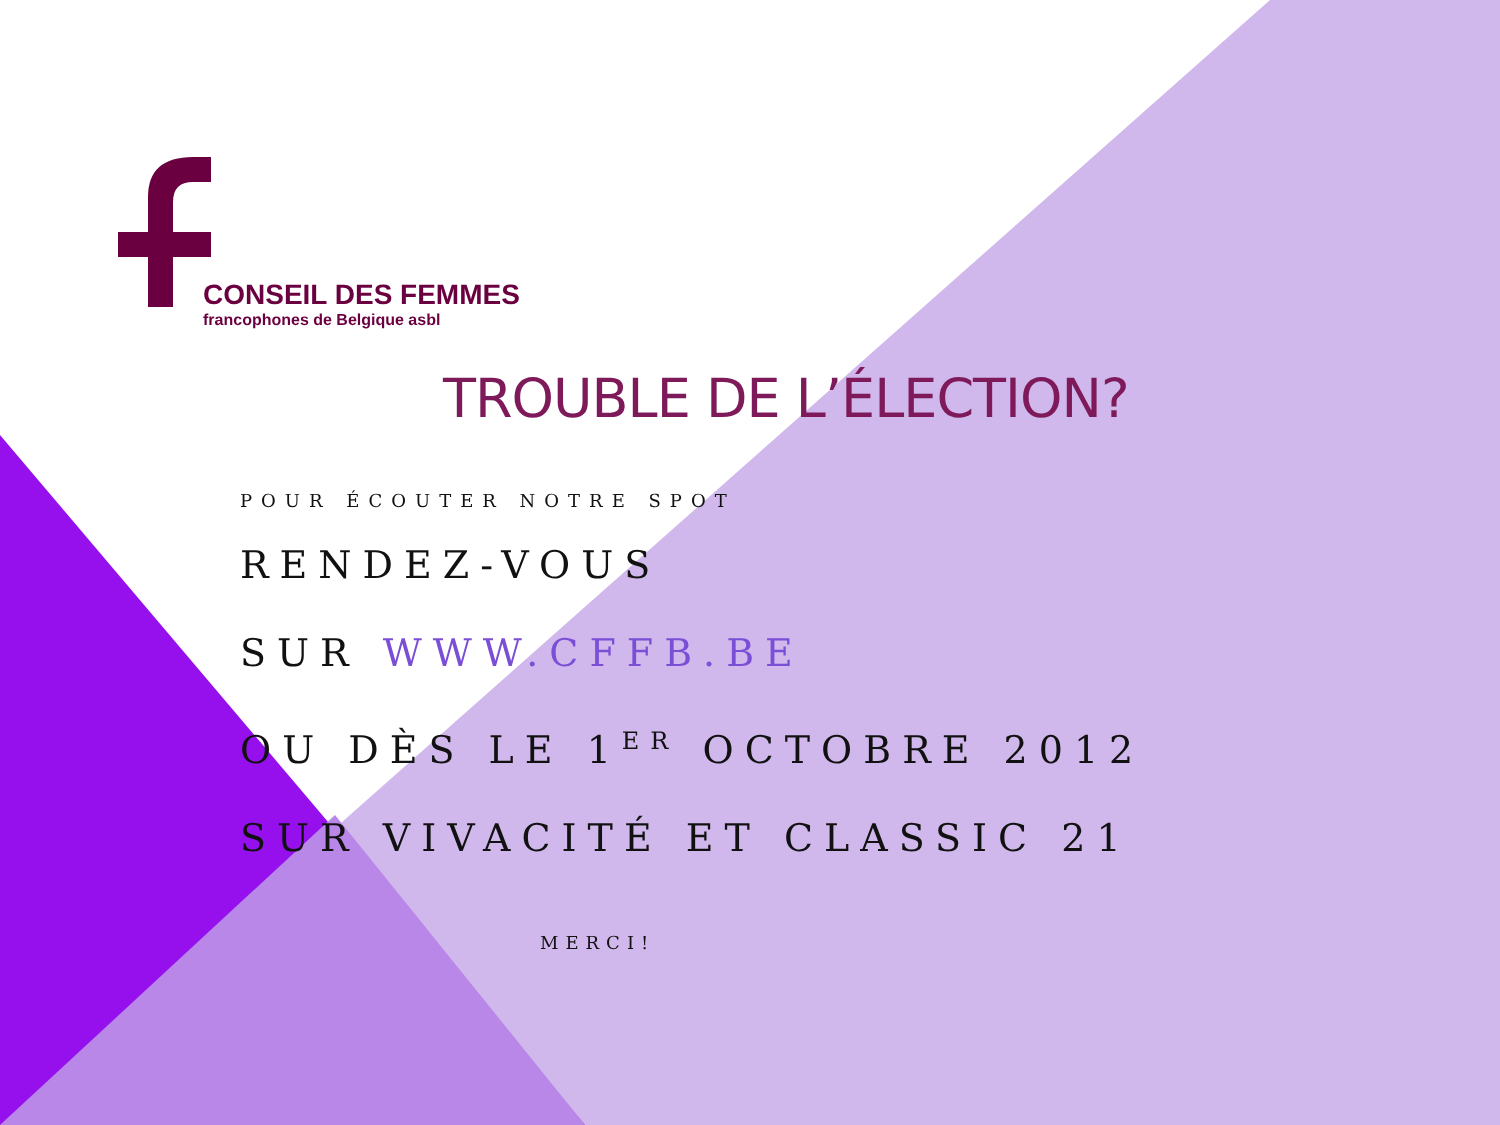CONSEIL DES FEMMES
francophones de Belgique asbl
TROUBLE DE L’ÉLECTION?
POUR ÉCOUTER NOTRE SPOT
RENDEZ-VOUS
SUR WWW.CFFB.BE
OU DÈS LE 1<sup>ER</sup> OCTOBRE 2012
SUR VIVACITÉ ET CLASSIC 21
MERCI!